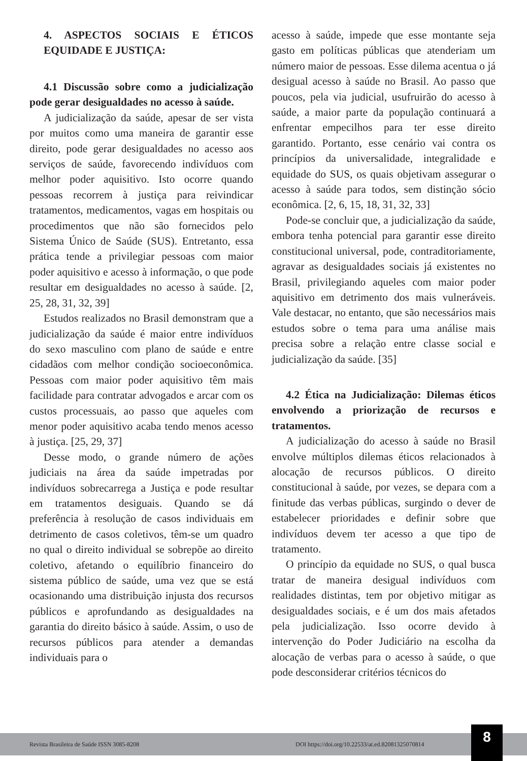4. ASPECTOS SOCIAIS E ÉTICOS EQUIDADE E JUSTIÇA:
4.1 Discussão sobre como a judicialização pode gerar desigualdades no acesso à saúde.
A judicialização da saúde, apesar de ser vista por muitos como uma maneira de garantir esse direito, pode gerar desigualdades no acesso aos serviços de saúde, favorecendo indivíduos com melhor poder aquisitivo. Isto ocorre quando pessoas recorrem à justiça para reivindicar tratamentos, medicamentos, vagas em hospitais ou procedimentos que não são fornecidos pelo Sistema Único de Saúde (SUS). Entretanto, essa prática tende a privilegiar pessoas com maior poder aquisitivo e acesso à informação, o que pode resultar em desigualdades no acesso à saúde. [2, 25, 28, 31, 32, 39]
Estudos realizados no Brasil demonstram que a judicialização da saúde é maior entre indivíduos do sexo masculino com plano de saúde e entre cidadãos com melhor condição socioeconômica. Pessoas com maior poder aquisitivo têm mais facilidade para contratar advogados e arcar com os custos processuais, ao passo que aqueles com menor poder aquisitivo acaba tendo menos acesso à justiça. [25, 29, 37]
Desse modo, o grande número de ações judiciais na área da saúde impetradas por indivíduos sobrecarrega a Justiça e pode resultar em tratamentos desiguais. Quando se dá preferência à resolução de casos individuais em detrimento de casos coletivos, têm-se um quadro no qual o direito individual se sobrepõe ao direito coletivo, afetando o equilíbrio financeiro do sistema público de saúde, uma vez que se está ocasionando uma distribuição injusta dos recursos públicos e aprofundando as desigualdades na garantia do direito básico à saúde. Assim, o uso de recursos públicos para atender a demandas individuais para o
acesso à saúde, impede que esse montante seja gasto em políticas públicas que atenderiam um número maior de pessoas. Esse dilema acentua o já desigual acesso à saúde no Brasil. Ao passo que poucos, pela via judicial, usufruirão do acesso à saúde, a maior parte da população continuará a enfrentar empecilhos para ter esse direito garantido. Portanto, esse cenário vai contra os princípios da universalidade, integralidade e equidade do SUS, os quais objetivam assegurar o acesso à saúde para todos, sem distinção sócio econômica. [2, 6, 15, 18, 31, 32, 33]
Pode-se concluir que, a judicialização da saúde, embora tenha potencial para garantir esse direito constitucional universal, pode, contraditoriamente, agravar as desigualdades sociais já existentes no Brasil, privilegiando aqueles com maior poder aquisitivo em detrimento dos mais vulneráveis. Vale destacar, no entanto, que são necessários mais estudos sobre o tema para uma análise mais precisa sobre a relação entre classe social e judicialização da saúde. [35]
4.2 Ética na Judicialização: Dilemas éticos envolvendo a priorização de recursos e tratamentos.
A judicialização do acesso à saúde no Brasil envolve múltiplos dilemas éticos relacionados à alocação de recursos públicos. O direito constitucional à saúde, por vezes, se depara com a finitude das verbas públicas, surgindo o dever de estabelecer prioridades e definir sobre que indivíduos devem ter acesso a que tipo de tratamento.
O princípio da equidade no SUS, o qual busca tratar de maneira desigual indivíduos com realidades distintas, tem por objetivo mitigar as desigualdades sociais, e é um dos mais afetados pela judicialização. Isso ocorre devido à intervenção do Poder Judiciário na escolha da alocação de verbas para o acesso à saúde, o que pode desconsiderar critérios técnicos do
Revista Brasileira de Saúde ISSN 3085-8208 DOI https://doi.org/10.22533/at.ed.82081325070814
8